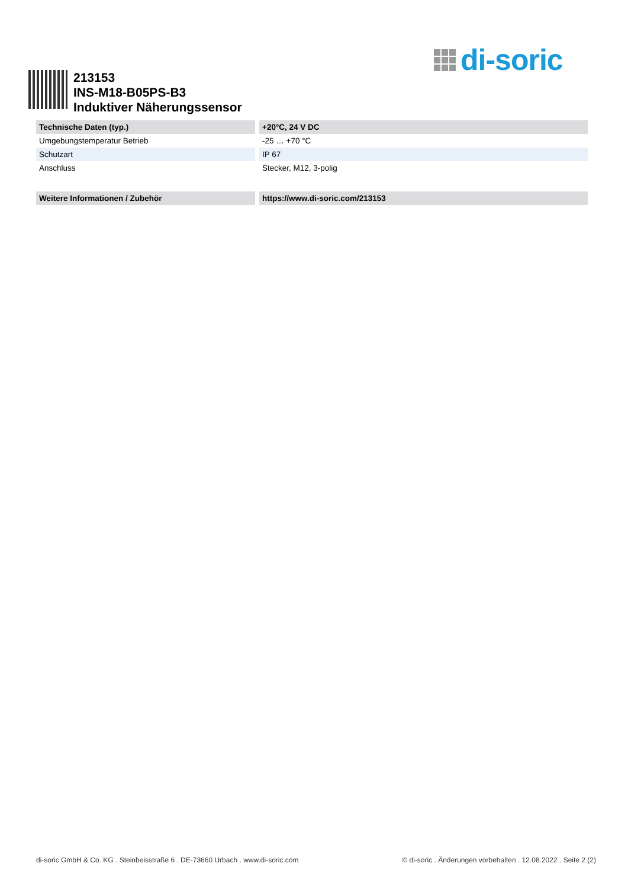di-soric
213153
INS-M18-B05PS-B3
Induktiver Näherungssensor
| Technische Daten (typ.) | +20°C, 24 V DC |
| --- | --- |
| Umgebungstemperatur Betrieb | -25 … +70 °C |
| Schutzart | IP 67 |
| Anschluss | Stecker, M12, 3-polig |
| Weitere Informationen / Zubehör | https://www.di-soric.com/213153 |
di-soric GmbH & Co. KG . Steinbeisstraße 6 . DE-73660 Urbach . www.di-soric.com © di-soric . Änderungen vorbehalten . 12.08.2022 . Seite 2 (2)